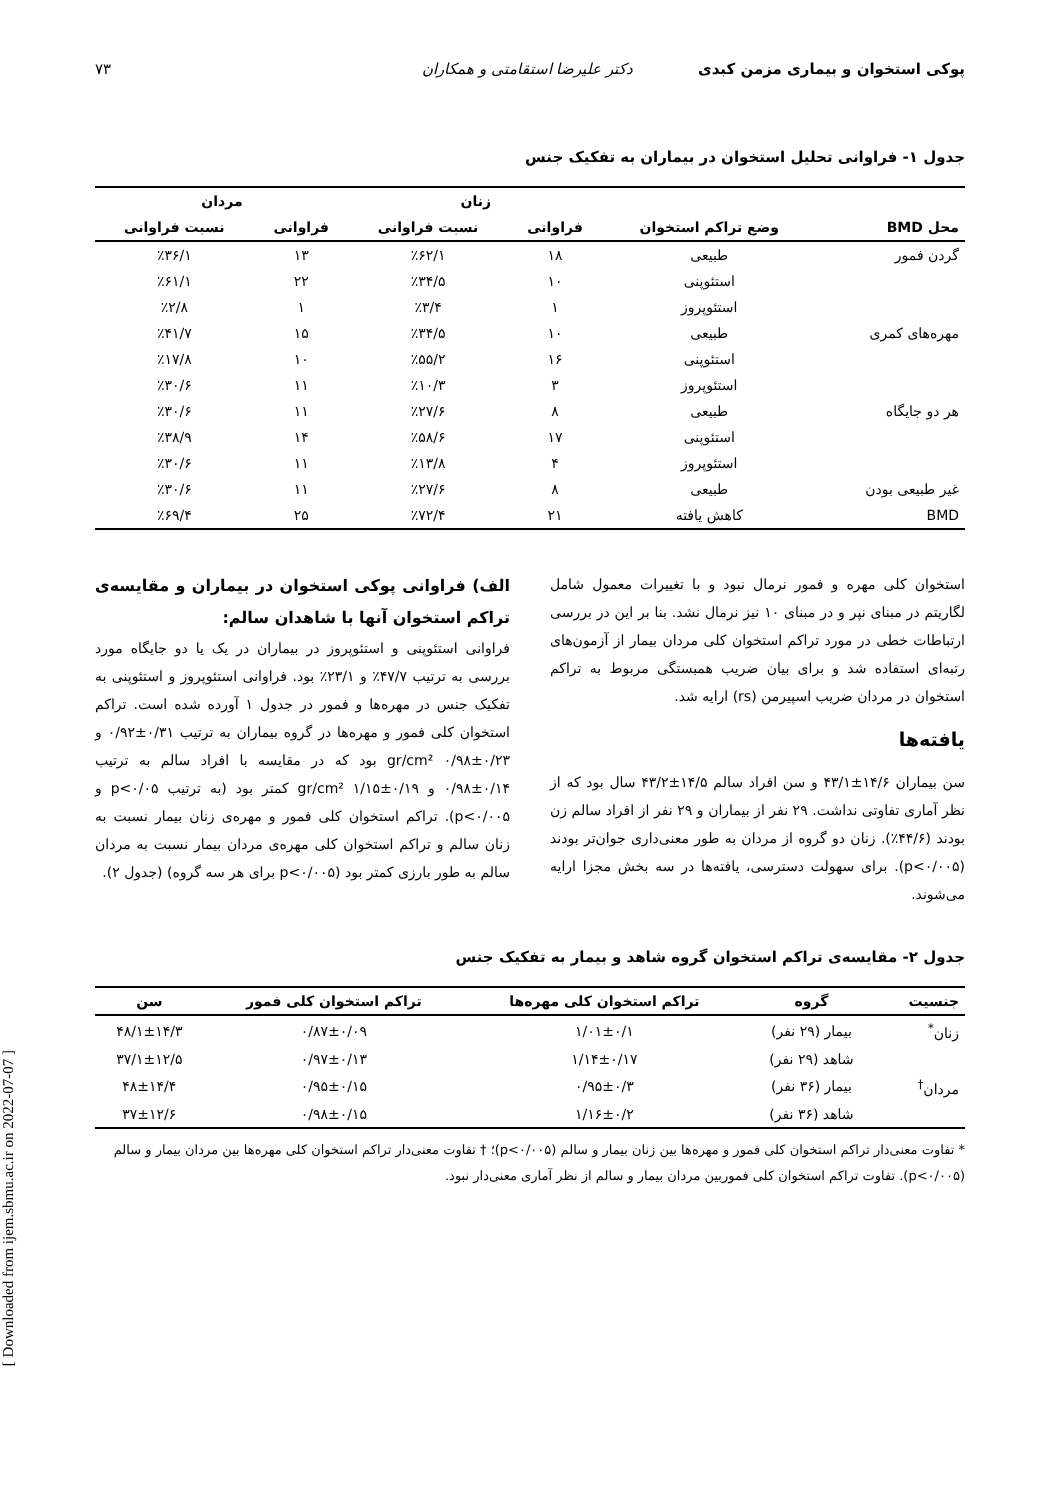پوکی استخوان و بیماری مزمن کبدی دکتر علیرضا استقامتی و همکاران ۷۳
جدول ۱- فراوانی تحلیل استخوان در بیماران به تفکیک جنس
| | | زنان | | مردان | |
| --- | --- | --- | --- | --- | --- |
| محل BMD | وضع تراکم استخوان | فراوانی | نسبت فراوانی | فراوانی | نسبت فراوانی |
| گردن فمور | طبیعی | ۱۸ | ٪۶۲/۱ | ۱۳ | ٪۳۶/۱ |
| | استئوپنی | ۱۰ | ٪۳۴/۵ | ۲۲ | ٪۶۱/۱ |
| | استئوپروز | ۱ | ٪۳/۴ | ۱ | ٪۲/۸ |
| مهره‌های کمری | طبیعی | ۱۰ | ٪۳۴/۵ | ۱۵ | ٪۴۱/۷ |
| | استئوپنی | ۱۶ | ٪۵۵/۲ | ۱۰ | ٪۱۷/۸ |
| | استئوپروز | ۳ | ٪۱۰/۳ | ۱۱ | ٪۳۰/۶ |
| هر دو جایگاه | طبیعی | ۸ | ٪۲۷/۶ | ۱۱ | ٪۳۰/۶ |
| | استئوپنی | ۱۷ | ٪۵۸/۶ | ۱۴ | ٪۳۸/۹ |
| | استئوپروز | ۴ | ٪۱۳/۸ | ۱۱ | ٪۳۰/۶ |
| غیر طبیعی بودن | طبیعی | ۸ | ٪۲۷/۶ | ۱۱ | ٪۳۰/۶ |
| BMD | کاهش یافته | ۲۱ | ٪۷۲/۴ | ۲۵ | ٪۶۹/۴ |
استخوان کلی مهره و فمور نرمال نبود و با تغییرات معمول شامل لگاریتم در مبنای نپر و در مبنای ۱۰ نیز نرمال نشد. بنا بر این در بررسی ارتباطات خطی در مورد تراکم استخوان کلی مردان بیمار از آزمون‌های رتبه‌ای استفاده شد و برای بیان ضریب همبستگی مربوط به تراکم استخوان در مردان ضریب اسپیرمن (rs) ارایه شد.
یافته‌ها
سن بیماران ۱۴/۶±۴۳/۱ و سن افراد سالم ۱۴/۵±۴۳/۲ سال بود که از نظر آماری تفاوتی نداشت. ۲۹ نفر از بیماران و ۲۹ نفر از افراد سالم زن بودند (۴۴/۶٪). زنان دو گروه از مردان به طور معنی‌داری جوان‌تر بودند (p<۰/۰۰۵). برای سهولت دسترسی، یافته‌ها در سه بخش مجزا ارایه می‌شوند.
الف) فراوانی پوکی استخوان در بیماران و مقایسه‌ی تراکم استخوان آنها با شاهدان سالم:
فراوانی استئوپنی و استئوپروز در بیماران در یک یا دو جایگاه مورد بررسی به ترتیب ۴۷/۷٪ و ۲۳/۱٪ بود. فراوانی استئوپروز و استئوپنی به تفکیک جنس در مهره‌ها و فمور در جدول ۱ آورده شده است. تراکم استخوان کلی فمور و مهره‌ها در گروه بیماران به ترتیب ۰/۳۱±۰/۹۲ و ۰/۲۳±۰/۹۸ gr/cm² بود که در مقایسه با افراد سالم به ترتیب ۰/۱۴±۰/۹۸ و ۰/۱۹±۱/۱۵ gr/cm² کمتر بود (به ترتیب p<۰/۰۵ و p<۰/۰۰۵). تراکم استخوان کلی فمور و مهره‌ی زنان بیمار نسبت به زنان سالم و تراکم استخوان کلی مهره‌ی مردان بیمار نسبت به مردان سالم به طور بارزی کمتر بود (p<۰/۰۰۵ برای هر سه گروه) (جدول ۲).
جدول ۲- مقایسه‌ی تراکم استخوان گروه شاهد و بیمار به تفکیک جنس
| جنسیت | گروه | تراکم استخوان کلی مهره‌ها | تراکم استخوان کلی فمور | سن |
| --- | --- | --- | --- | --- |
| زنان<sup>*</sup> | بیمار (۲۹ نفر) | ۱/۰۱±۰/۱ | ۰/۸۷±۰/۰۹ | ۴۸/۱±۱۴/۳ |
| | شاهد (۲۹ نفر) | ۱/۱۴±۰/۱۷ | ۰/۹۷±۰/۱۳ | ۳۷/۱±۱۲/۵ |
| مردان<sup>†</sup> | بیمار (۳۶ نفر) | ۰/۹۵±۰/۳ | ۰/۹۵±۰/۱۵ | ۴۸±۱۴/۴ |
| | شاهد (۳۶ نفر) | ۱/۱۶±۰/۲ | ۰/۹۸±۰/۱۵ | ۳۷±۱۲/۶ |
* تفاوت معنی‌دار تراکم استخوان کلی فمور و مهره‌ها بین زنان بیمار و سالم (p<۰/۰۰۵)؛ † تفاوت معنی‌دار تراکم استخوان کلی مهره‌ها بین مردان بیمار و سالم (p<۰/۰۰۵). تفاوت تراکم استخوان کلی فموربین مردان بیمار و سالم از نظر آماری معنی‌دار نبود.
[ Downloaded from ijem.sbmu.ac.ir on 2022-07-07 ]